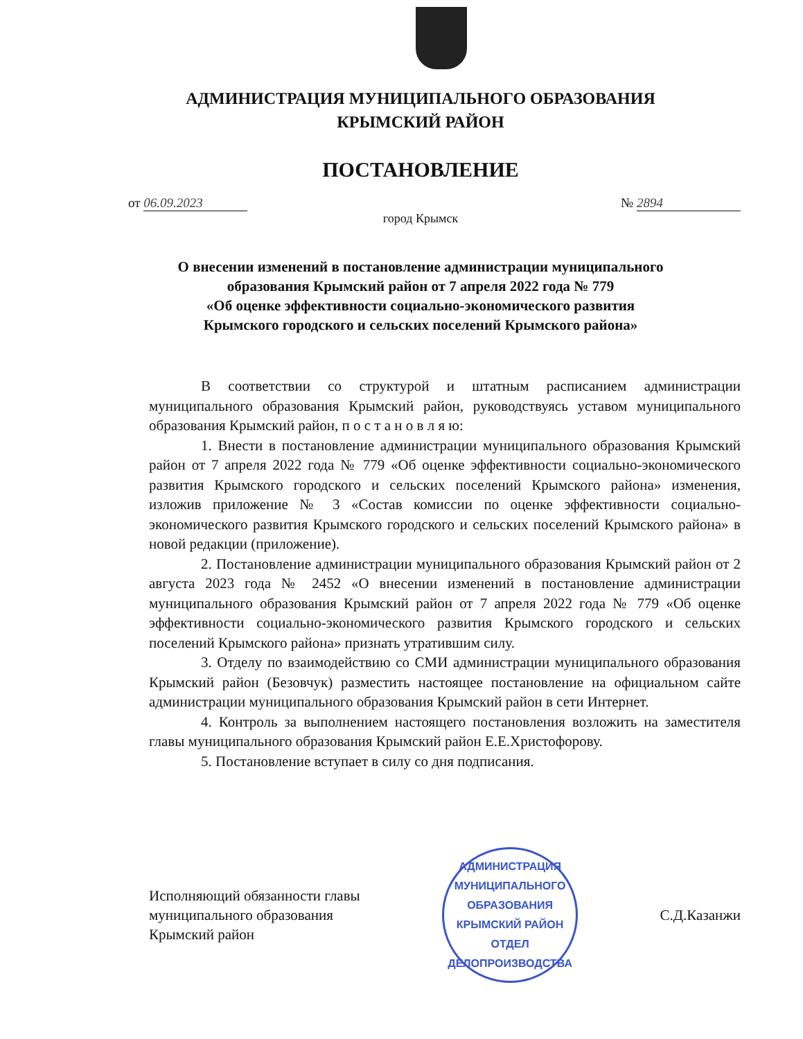АДМИНИСТРАЦИЯ МУНИЦИПАЛЬНОГО ОБРАЗОВАНИЯ
КРЫМСКИЙ РАЙОН
ПОСТАНОВЛЕНИЕ
от 06.09.2023 № 2894
город Крымск
О внесении изменений в постановление администрации муниципального
образования Крымский район от 7 апреля 2022 года № 779
«Об оценке эффективности социально-экономического развития
Крымского городского и сельских поселений Крымского района»
В соответствии со структурой и штатным расписанием администрации муниципального образования Крымский район, руководствуясь уставом муниципального образования Крымский район, п о с т а н о в л я ю:
1. Внести в постановление администрации муниципального образования Крымский район от 7 апреля 2022 года № 779 «Об оценке эффективности социально-экономического развития Крымского городского и сельских поселений Крымского района» изменения, изложив приложение № 3 «Состав комиссии по оценке эффективности социально-экономического развития Крымского городского и сельских поселений Крымского района» в новой редакции (приложение).
2. Постановление администрации муниципального образования Крымский район от 2 августа 2023 года № 2452 «О внесении изменений в постановление администрации муниципального образования Крымский район от 7 апреля 2022 года № 779 «Об оценке эффективности социально-экономического развития Крымского городского и сельских поселений Крымского района» признать утратившим силу.
3. Отделу по взаимодействию со СМИ администрации муниципального образования Крымский район (Безовчук) разместить настоящее постановление на официальном сайте администрации муниципального образования Крымский район в сети Интернет.
4. Контроль за выполнением настоящего постановления возложить на заместителя главы муниципального образования Крымский район Е.Е.Христофорову.
5. Постановление вступает в силу со дня подписания.
Исполняющий обязанности главы
муниципального образования
Крымский район
АДМИНИСТРАЦИЯ МУНИЦИПАЛЬНОГО ОБРАЗОВАНИЯ КРЫМСКИЙ РАЙОН
ОТДЕЛ
ДЕЛОПРОИЗВОДСТВА
С.Д.Казанжи